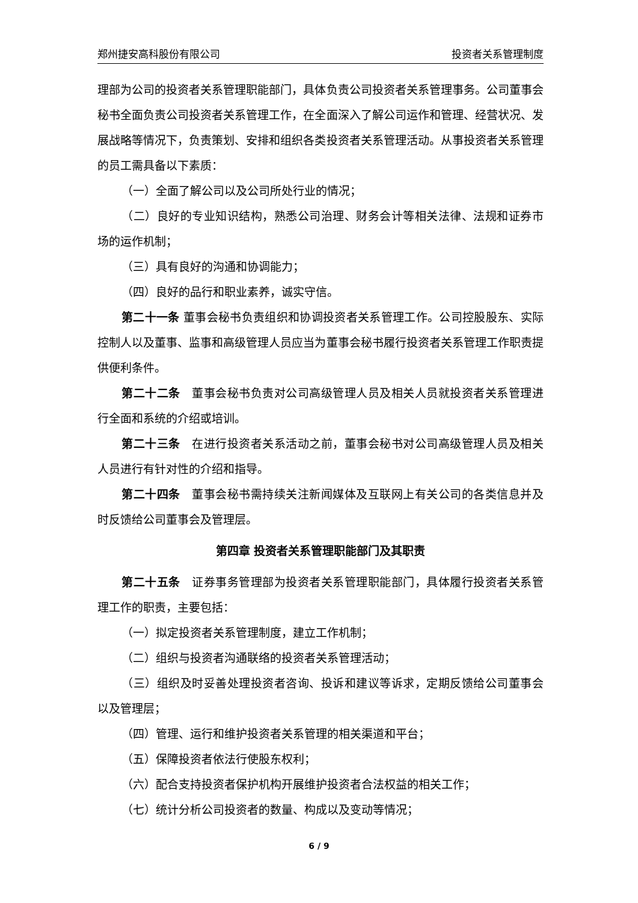郑州捷安高科股份有限公司 投资者关系管理制度
理部为公司的投资者关系管理职能部门，具体负责公司投资者关系管理事务。公司董事会秘书全面负责公司投资者关系管理工作，在全面深入了解公司运作和管理、经营状况、发展战略等情况下，负责策划、安排和组织各类投资者关系管理活动。从事投资者关系管理的员工需具备以下素质：
（一）全面了解公司以及公司所处行业的情况；
（二）良好的专业知识结构，熟悉公司治理、财务会计等相关法律、法规和证券市场的运作机制；
（三）具有良好的沟通和协调能力；
（四）良好的品行和职业素养，诚实守信。
第二十一条 董事会秘书负责组织和协调投资者关系管理工作。公司控股股东、实际控制人以及董事、监事和高级管理人员应当为董事会秘书履行投资者关系管理工作职责提供便利条件。
第二十二条　董事会秘书负责对公司高级管理人员及相关人员就投资者关系管理进行全面和系统的介绍或培训。
第二十三条　在进行投资者关系活动之前，董事会秘书对公司高级管理人员及相关人员进行有针对性的介绍和指导。
第二十四条　董事会秘书需持续关注新闻媒体及互联网上有关公司的各类信息并及时反馈给公司董事会及管理层。
第四章 投资者关系管理职能部门及其职责
第二十五条　证券事务管理部为投资者关系管理职能部门，具体履行投资者关系管理工作的职责，主要包括：
（一）拟定投资者关系管理制度，建立工作机制；
（二）组织与投资者沟通联络的投资者关系管理活动；
（三）组织及时妥善处理投资者咨询、投诉和建议等诉求，定期反馈给公司董事会以及管理层；
（四）管理、运行和维护投资者关系管理的相关渠道和平台；
（五）保障投资者依法行使股东权利；
（六）配合支持投资者保护机构开展维护投资者合法权益的相关工作；
（七）统计分析公司投资者的数量、构成以及变动等情况；
6 / 9